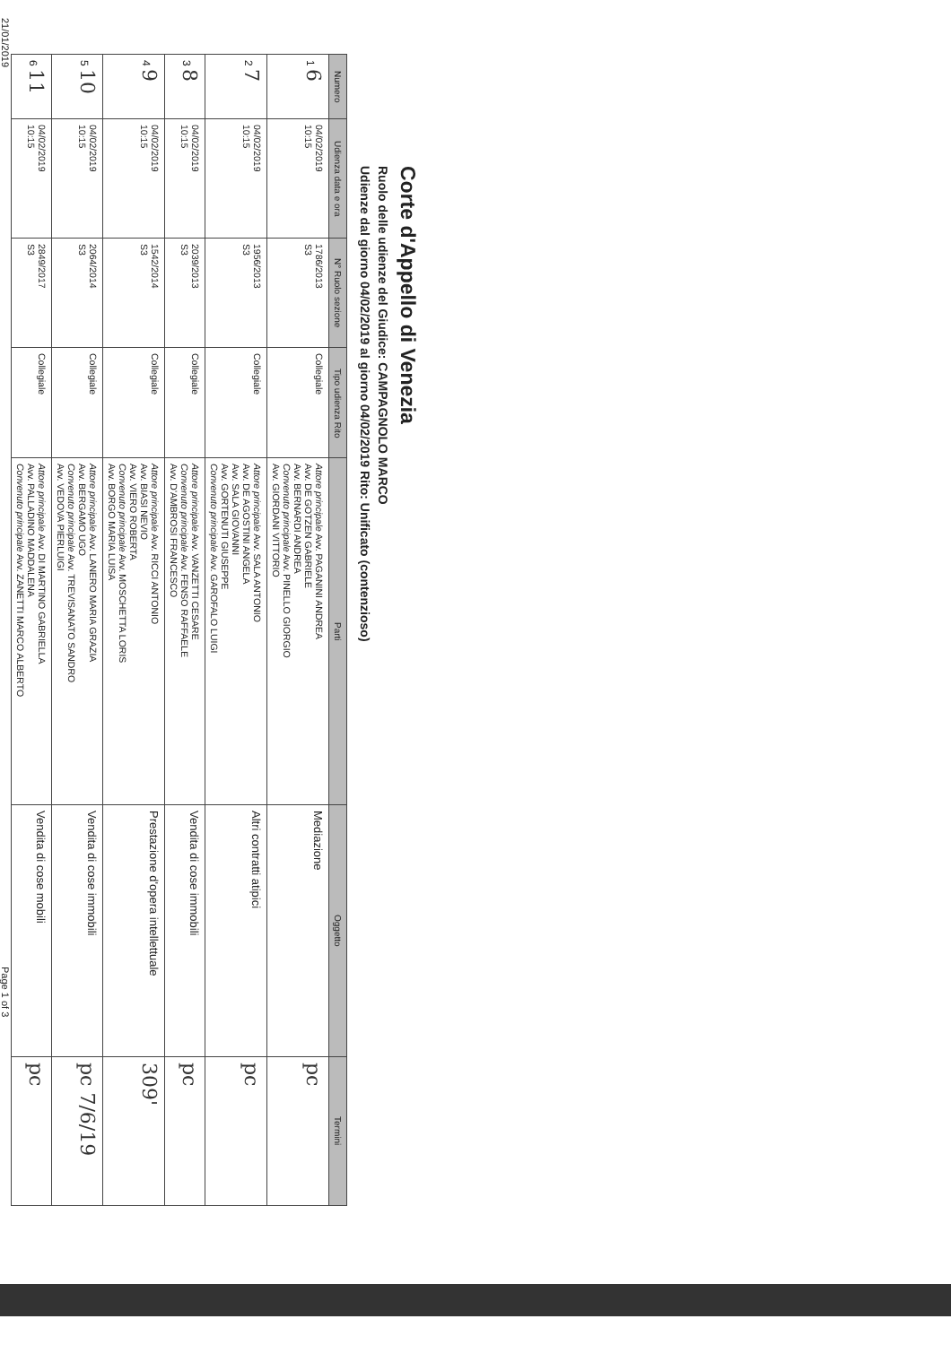Corte d'Appello di Venezia
Ruolo delle udienze del Giudice: CAMPAGNOLO MARCO
Udienze dal giorno 04/02/2019 al giorno 04/02/2019 Rito: Unificato (contenzioso)
| Numero | Udienza data e ora | N° Ruolo sezione | Tipo udienza Rito | Parti | Oggetto | Termini |
| --- | --- | --- | --- | --- | --- | --- |
| 1 6 | 04/02/2019 10:15 | 1786/2013 S3 | Collegiale | Attore principale Avv. PAGANINI ANDREA Avv. DE GOTZEN GABRIELE Avv. BERNARDI ANDREA Convenuto principale Avv. PINELLO GIORGIO Avv. GIORDANI VITTORIO | Mediazione | pc |
| 2 7 | 04/02/2019 10:15 | 1956/2013 S3 | Collegiale | Attore principale Avv. SALA ANTONIO Avv. DE AGOSTINI ANGELA Avv. SALA GIOVANNI Avv. GORTENUTI GIUSEPPE Convenuto principale Avv. GAROFALO LUIGI | Altri contratti atipici | pc |
| 3 8 | 04/02/2019 10:15 | 2039/2013 S3 | Collegiale | Attore principale Avv. VANZETTI CESARE Convenuto principale Avv. FENSO RAFFAELE Avv. D'AMBROSI FRANCESCO | Vendita di cose immobili | pc |
| 4 9 | 04/02/2019 10:15 | 1542/2014 S3 | Collegiale | Attore principale Avv. RICCI ANTONIO Avv. BIASI NEVIO Avv. VIERO ROBERTA Convenuto principale Avv. MOSCHETTA LORIS Avv. BORGO MARIA LUISA | Prestazione d'opera intellettuale | 309' |
| 5 10 | 04/02/2019 10:15 | 2064/2014 S3 | Collegiale | Attore principale Avv. LANERO MARIA GRAZIA Avv. BERGAMO UGO Convenuto principale Avv. TREVISANATO SANDRO Avv. VEDOVA PIERLUIGI | Vendita di cose immobili | pc 7/6/19 |
| 6 11 | 04/02/2019 10:15 | 2849/2017 S3 | Collegiale | Attore principale Avv. DI MARTINO GABRIELLA Avv. PALLADINO MADDALENA Convenuto principale Avv. ZANETTI MARCO ALBERTO | Vendita di cose mobili | pc |
21/01/2019 Page 1 of 3